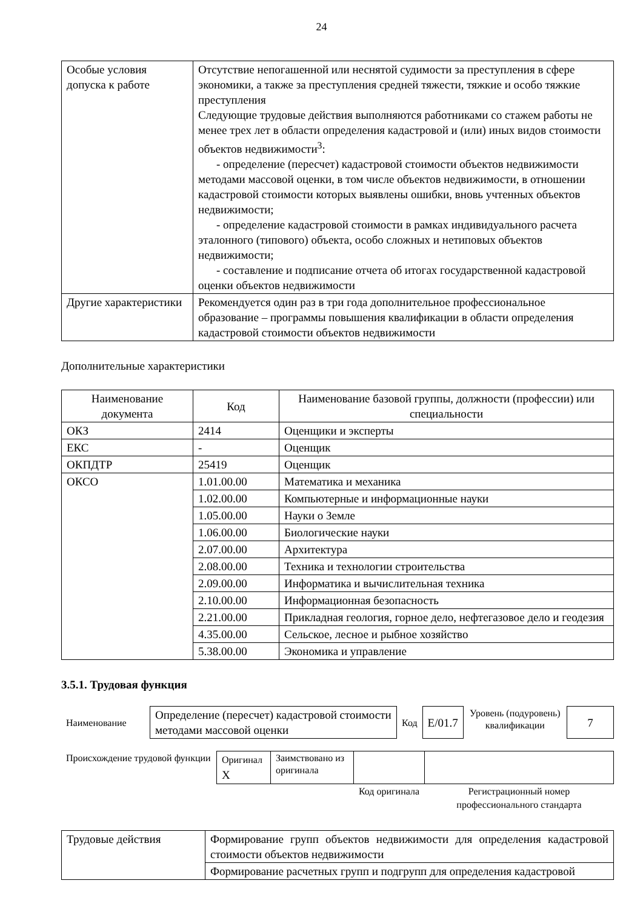24
| Особые условия допуска к работе | Отсутствие непогашенной или неснятой судимости за преступления в сфере экономики, а также за преступления средней тяжести, тяжкие и особо тяжкие преступления Следующие трудовые действия выполняются работниками со стажем работы не менее трех лет в области определения кадастровой и (или) иных видов стоимости объектов недвижимости<sup>3</sup>: - определение (пересчет) кадастровой стоимости объектов недвижимости методами массовой оценки, в том числе объектов недвижимости, в отношении кадастровой стоимости которых выявлены ошибки, вновь учтенных объектов недвижимости; - определение кадастровой стоимости в рамках индивидуального расчета эталонного (типового) объекта, особо сложных и нетиповых объектов недвижимости; - составление и подписание отчета об итогах государственной кадастровой оценки объектов недвижимости |
| Другие характеристики | Рекомендуется один раз в три года дополнительное профессиональное образование – программы повышения квалификации в области определения кадастровой стоимости объектов недвижимости |
Дополнительные характеристики
| Наименование документа | Код | Наименование базовой группы, должности (профессии) или специальности |
| --- | --- | --- |
| ОКЗ | 2414 | Оценщики и эксперты |
| ЕКС | - | Оценщик |
| ОКПДТР | 25419 | Оценщик |
| ОКСО | 1.01.00.00 | Математика и механика |
| | 1.02.00.00 | Компьютерные и информационные науки |
| | 1.05.00.00 | Науки о Земле |
| | 1.06.00.00 | Биологические науки |
| | 2.07.00.00 | Архитектура |
| | 2.08.00.00 | Техника и технологии строительства |
| | 2.09.00.00 | Информатика и вычислительная техника |
| | 2.10.00.00 | Информационная безопасность |
| | 2.21.00.00 | Прикладная геология, горное дело, нефтегазовое дело и геодезия |
| | 4.35.00.00 | Сельское, лесное и рыбное хозяйство |
| | 5.38.00.00 | Экономика и управление |
3.5.1. Трудовая функция
| Наименование | Определение (пересчет) кадастровой стоимости методами массовой оценки | Код | E/01.7 | Уровень (подуровень) квалификации | 7 |
| Происхождение трудовой функции | Оригинал X | Заимствовано из оригинала | | |
| | | | Код оригинала | Регистрационный номер профессионального стандарта |
| Трудовые действия | Формирование групп объектов недвижимости для определения кадастровой стоимости объектов недвижимости |
| | Формирование расчетных групп и подгрупп для определения кадастровой |